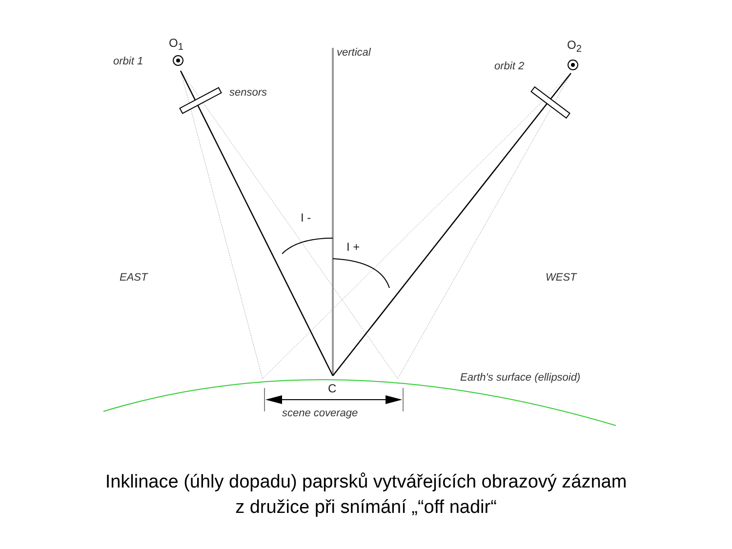O<sub>1</sub> O<sub>2</sub>
orbit 1
vertical
orbit 2
sensors
I -
I +
EAST WEST
Earth's surface (ellipsoid)
C
scene coverage
Inklinace (úhly dopadu) paprsků vytvářejících obrazový záznam
z družice při snímání „“off nadir“